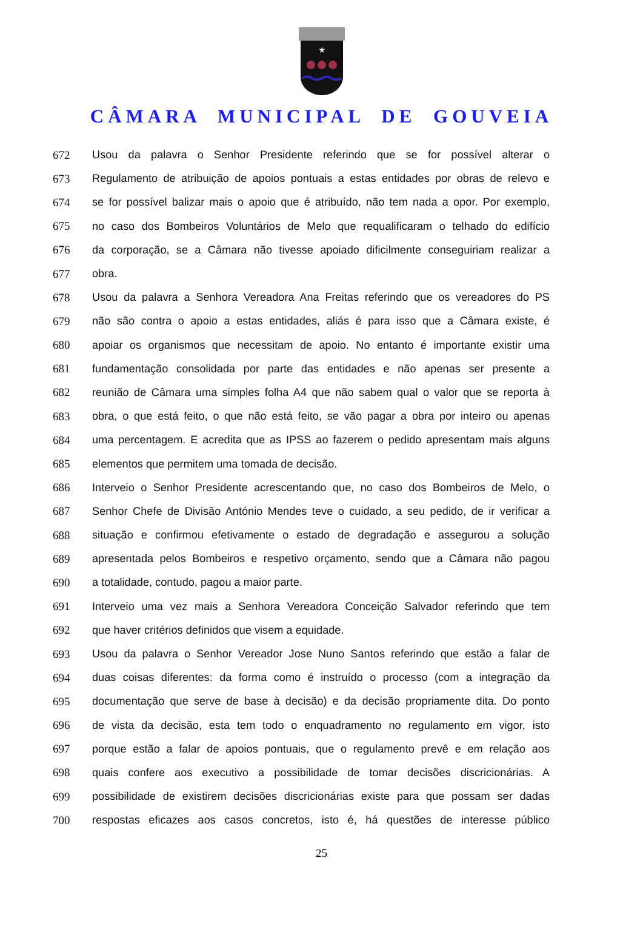★
CÂMARA MUNICIPAL DE GOUVEIA
672 Usou da palavra o Senhor Presidente referindo que se for possível alterar o
673 Regulamento de atribuição de apoios pontuais a estas entidades por obras de relevo e
674 se for possível balizar mais o apoio que é atribuído, não tem nada a opor. Por exemplo,
675 no caso dos Bombeiros Voluntários de Melo que requalificaram o telhado do edifício
676 da corporação, se a Câmara não tivesse apoiado dificilmente conseguiriam realizar a
677 obra.
678 Usou da palavra a Senhora Vereadora Ana Freitas referindo que os vereadores do PS
679 não são contra o apoio a estas entidades, aliás é para isso que a Câmara existe, é
680 apoiar os organismos que necessitam de apoio. No entanto é importante existir uma
681 fundamentação consolidada por parte das entidades e não apenas ser presente a
682 reunião de Câmara uma simples folha A4 que não sabem qual o valor que se reporta à
683 obra, o que está feito, o que não está feito, se vão pagar a obra por inteiro ou apenas
684 uma percentagem. E acredita que as IPSS ao fazerem o pedido apresentam mais alguns
685 elementos que permitem uma tomada de decisão.
686 Interveio o Senhor Presidente acrescentando que, no caso dos Bombeiros de Melo, o
687 Senhor Chefe de Divisão António Mendes teve o cuidado, a seu pedido, de ir verificar a
688 situação e confirmou efetivamente o estado de degradação e assegurou a solução
689 apresentada pelos Bombeiros e respetivo orçamento, sendo que a Câmara não pagou
690 a totalidade, contudo, pagou a maior parte.
691 Interveio uma vez mais a Senhora Vereadora Conceição Salvador referindo que tem
692 que haver critérios definidos que visem a equidade.
693 Usou da palavra o Senhor Vereador Jose Nuno Santos referindo que estão a falar de
694 duas coisas diferentes: da forma como é instruído o processo (com a integração da
695 documentação que serve de base à decisão) e da decisão propriamente dita. Do ponto
696 de vista da decisão, esta tem todo o enquadramento no regulamento em vigor, isto
697 porque estão a falar de apoios pontuais, que o regulamento prevê e em relação aos
698 quais confere aos executivo a possibilidade de tomar decisões discricionárias. A
699 possibilidade de existirem decisões discricionárias existe para que possam ser dadas
700 respostas eficazes aos casos concretos, isto é, há questões de interesse público
25